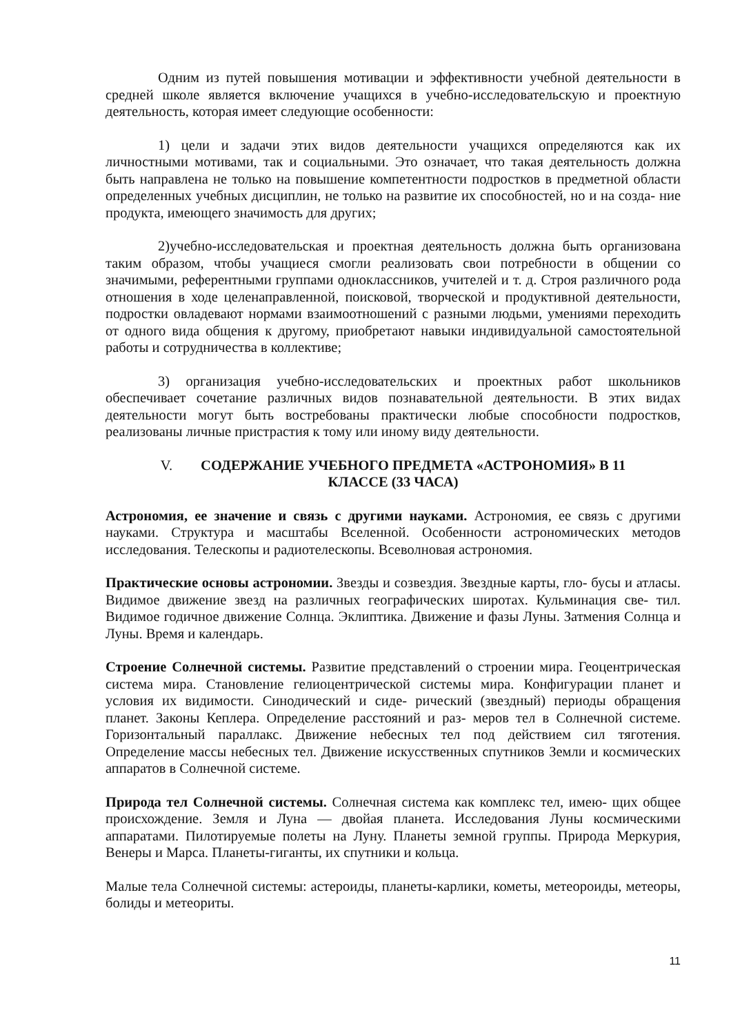Одним из путей повышения мотивации и эффективности учебной деятельности в средней школе является включение учащихся в учебно-исследовательскую и проектную деятельность, которая имеет следующие особенности:
1) цели и задачи этих видов деятельности учащихся определяются как их личностными мотивами, так и социальными. Это означает, что такая деятельность должна быть направлена не только на повышение компетентности подростков в предметной области определенных учебных дисциплин, не только на развитие их способностей, но и на созда- ние продукта, имеющего значимость для других;
2)учебно-исследовательская и проектная деятельность должна быть организована таким образом, чтобы учащиеся смогли реализовать свои потребности в общении со значимыми, референтными группами одноклассников, учителей и т. д. Строя различного рода отношения в ходе целенаправленной, поисковой, творческой и продуктивной деятельности, подростки овладевают нормами взаимоотношений с разными людьми, умениями переходить от одного вида общения к другому, приобретают навыки индивидуальной самостоятельной работы и сотрудничества в коллективе;
3) организация учебно-исследовательских и проектных работ школьников обеспечивает сочетание различных видов познавательной деятельности. В этих видах деятельности могут быть востребованы практически любые способности подростков, реализованы личные пристрастия к тому или иному виду деятельности.
V. СОДЕРЖАНИЕ УЧЕБНОГО ПРЕДМЕТА «АСТРОНОМИЯ» В 11
КЛАССЕ (33 ЧАСА)
Астрономия, ее значение и связь с другими науками. Астрономия, ее связь с другими науками. Структура и масштабы Вселенной. Особенности астрономических методов исследования. Телескопы и радиотелескопы. Всеволновая астрономия.
Практические основы астрономии. Звезды и созвездия. Звездные карты, гло- бусы и атласы. Видимое движение звезд на различных географических широтах. Кульминация све- тил. Видимое годичное движение Солнца. Эклиптика. Движение и фазы Луны. Затмения Солнца и Луны. Время и календарь.
Строение Солнечной системы. Развитие представлений о строении мира. Геоцентрическая система мира. Становление гелиоцентрической системы мира. Конфигурации планет и условия их видимости. Синодический и сиде- рический (звездный) периоды обращения планет. Законы Кеплера. Определение расстояний и раз- меров тел в Солнечной системе. Горизонтальный параллакс. Движение небесных тел под действием сил тяготения. Определение массы небесных тел. Движение искусственных спутников Земли и космических аппаратов в Солнечной системе.
Природа тел Солнечной системы. Солнечная система как комплекс тел, имею- щих общее происхождение. Земля и Луна — двойая планета. Исследования Луны космическими аппаратами. Пилотируемые полеты на Луну. Планеты земной группы. Природа Меркурия, Венеры и Марса. Планеты-гиганты, их спутники и кольца.
Малые тела Солнечной системы: астероиды, планеты-карлики, кометы, метеороиды, метеоры, болиды и метеориты.
11